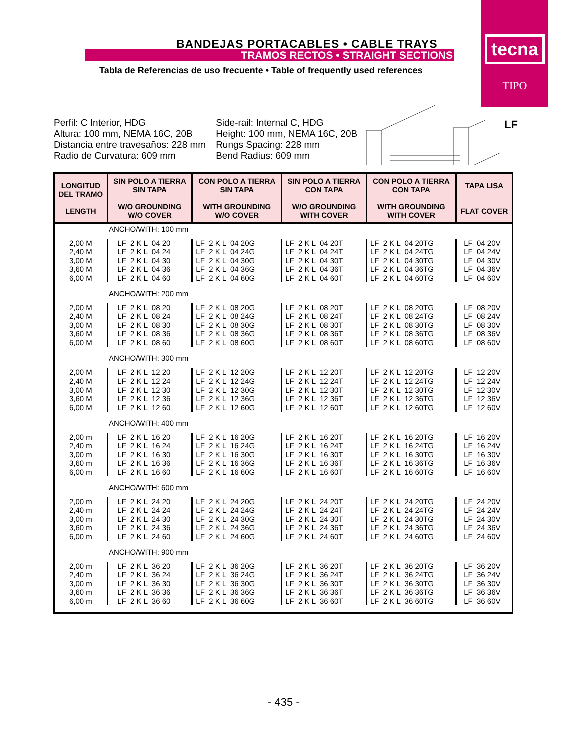tecna
TIPO
BANDEJAS PORTACABLES • CABLE TRAYS
TRAMOS RECTOS • STRAIGHT SECTIONS
Tabla de Referencias de uso frecuente • Table of frequently used references
LF
Perfil: C Interior, HDG
Altura: 100 mm, NEMA 16C, 20B
Distancia entre travesaños: 228 mm
Radio de Curvatura: 609 mm
Side-rail: Internal C, HDG
Height: 100 mm, NEMA 16C, 20B
Rungs Spacing: 228 mm
Bend Radius: 609 mm
| LONGITUD DEL TRAMO LENGTH | SIN POLO A TIERRA SIN TAPA W/O GROUNDING W/O COVER | CON POLO A TIERRA SIN TAPA WITH GROUNDING W/O COVER | SIN POLO A TIERRA CON TAPA W/O GROUNDING WITH COVER | CON POLO A TIERRA CON TAPA WITH GROUNDING WITH COVER | TAPA LISA FLAT COVER |
| --- | --- | --- | --- | --- | --- |
| ANCHO/WITH: 100 mm | | | | | |
| 2,00 M 2,40 M 3,00 M 3,60 M 6,00 M | LF 2 K L 04 20 LF 2 K L 04 24 LF 2 K L 04 30 LF 2 K L 04 36 LF 2 K L 04 60 | LF 2 K L 04 20G LF 2 K L 04 24G LF 2 K L 04 30G LF 2 K L 04 36G LF 2 K L 04 60G | LF 2 K L 04 20T LF 2 K L 04 24T LF 2 K L 04 30T LF 2 K L 04 36T LF 2 K L 04 60T | LF 2 K L 04 20TG LF 2 K L 04 24TG LF 2 K L 04 30TG LF 2 K L 04 36TG LF 2 K L 04 60TG | LF 04 20V LF 04 24V LF 04 30V LF 04 36V LF 04 60V |
| ANCHO/WITH: 200 mm | | | | | |
| 2,00 M 2,40 M 3,00 M 3,60 M 6,00 M | LF 2 K L 08 20 LF 2 K L 08 24 LF 2 K L 08 30 LF 2 K L 08 36 LF 2 K L 08 60 | LF 2 K L 08 20G LF 2 K L 08 24G LF 2 K L 08 30G LF 2 K L 08 36G LF 2 K L 08 60G | LF 2 K L 08 20T LF 2 K L 08 24T LF 2 K L 08 30T LF 2 K L 08 36T LF 2 K L 08 60T | LF 2 K L 08 20TG LF 2 K L 08 24TG LF 2 K L 08 30TG LF 2 K L 08 36TG LF 2 K L 08 60TG | LF 08 20V LF 08 24V LF 08 30V LF 08 36V LF 08 60V |
| ANCHO/WITH: 300 mm | | | | | |
| 2,00 M 2,40 M 3,00 M 3,60 M 6,00 M | LF 2 K L 12 20 LF 2 K L 12 24 LF 2 K L 12 30 LF 2 K L 12 36 LF 2 K L 12 60 | LF 2 K L 12 20G LF 2 K L 12 24G LF 2 K L 12 30G LF 2 K L 12 36G LF 2 K L 12 60G | LF 2 K L 12 20T LF 2 K L 12 24T LF 2 K L 12 30T LF 2 K L 12 36T LF 2 K L 12 60T | LF 2 K L 12 20TG LF 2 K L 12 24TG LF 2 K L 12 30TG LF 2 K L 12 36TG LF 2 K L 12 60TG | LF 12 20V LF 12 24V LF 12 30V LF 12 36V LF 12 60V |
| ANCHO/WITH: 400 mm | | | | | |
| 2,00 m 2,40 m 3,00 m 3,60 m 6,00 m | LF 2 K L 16 20 LF 2 K L 16 24 LF 2 K L 16 30 LF 2 K L 16 36 LF 2 K L 16 60 | LF 2 K L 16 20G LF 2 K L 16 24G LF 2 K L 16 30G LF 2 K L 16 36G LF 2 K L 16 60G | LF 2 K L 16 20T LF 2 K L 16 24T LF 2 K L 16 30T LF 2 K L 16 36T LF 2 K L 16 60T | LF 2 K L 16 20TG LF 2 K L 16 24TG LF 2 K L 16 30TG LF 2 K L 16 36TG LF 2 K L 16 60TG | LF 16 20V LF 16 24V LF 16 30V LF 16 36V LF 16 60V |
| ANCHO/WITH: 600 mm | | | | | |
| 2,00 m 2,40 m 3,00 m 3,60 m 6,00 m | LF 2 K L 24 20 LF 2 K L 24 24 LF 2 K L 24 30 LF 2 K L 24 36 LF 2 K L 24 60 | LF 2 K L 24 20G LF 2 K L 24 24G LF 2 K L 24 30G LF 2 K L 24 36G LF 2 K L 24 60G | LF 2 K L 24 20T LF 2 K L 24 24T LF 2 K L 24 30T LF 2 K L 24 36T LF 2 K L 24 60T | LF 2 K L 24 20TG LF 2 K L 24 24TG LF 2 K L 24 30TG LF 2 K L 24 36TG LF 2 K L 24 60TG | LF 24 20V LF 24 24V LF 24 30V LF 24 36V LF 24 60V |
| ANCHO/WITH: 900 mm | | | | | |
| 2,00 m 2,40 m 3,00 m 3,60 m 6,00 m | LF 2 K L 36 20 LF 2 K L 36 24 LF 2 K L 36 30 LF 2 K L 36 36 LF 2 K L 36 60 | LF 2 K L 36 20G LF 2 K L 36 24G LF 2 K L 36 30G LF 2 K L 36 36G LF 2 K L 36 60G | LF 2 K L 36 20T LF 2 K L 36 24T LF 2 K L 36 30T LF 2 K L 36 36T LF 2 K L 36 60T | LF 2 K L 36 20TG LF 2 K L 36 24TG LF 2 K L 36 30TG LF 2 K L 36 36TG LF 2 K L 36 60TG | LF 36 20V LF 36 24V LF 36 30V LF 36 36V LF 36 60V |
- 435 -